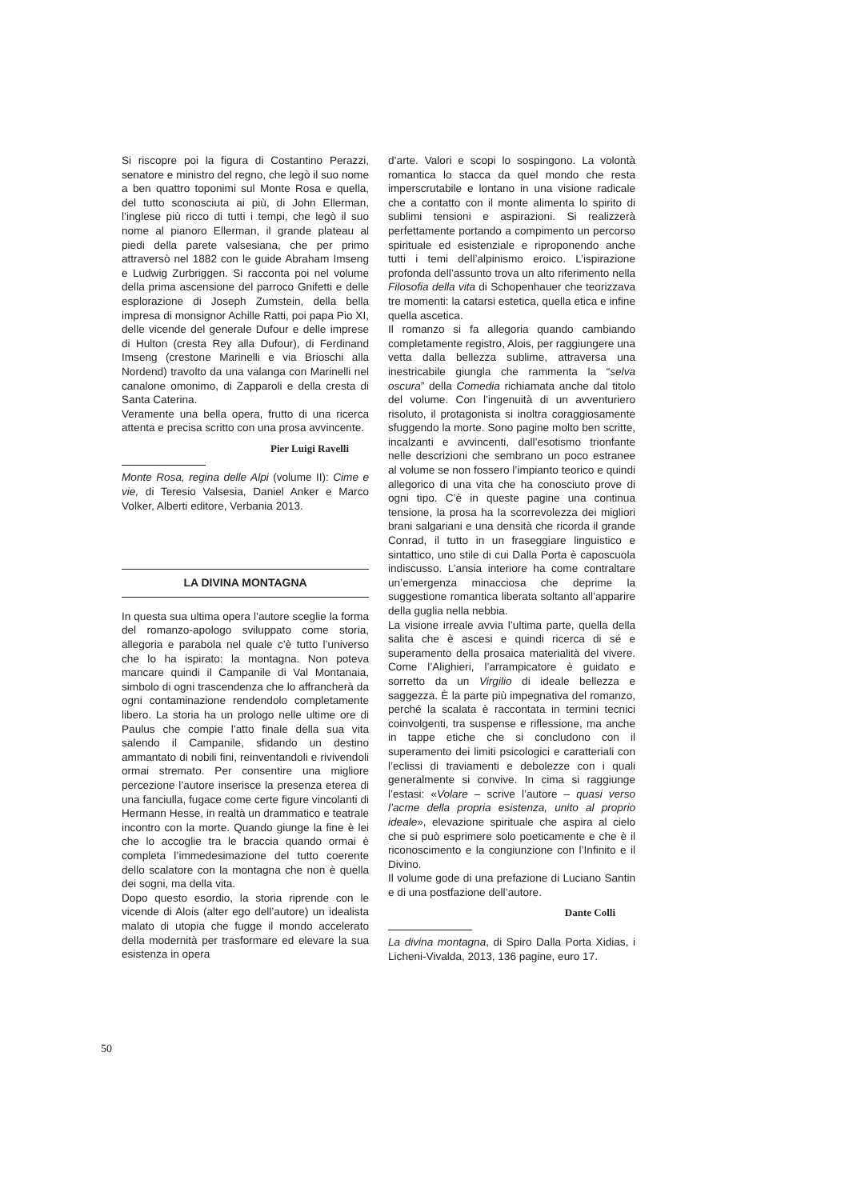Si riscopre poi la figura di Costantino Perazzi, senatore e ministro del regno, che legò il suo nome a ben quattro toponimi sul Monte Rosa e quella, del tutto sconosciuta ai più, di John Ellerman, l’inglese più ricco di tutti i tempi, che legò il suo nome al pianoro Ellerman, il grande plateau al piedi della parete valsesiana, che per primo attraversò nel 1882 con le guide Abraham Imseng e Ludwig Zurbriggen. Si racconta poi nel volume della prima ascensione del parroco Gnifetti e delle esplorazione di Joseph Zumstein, della bella impresa di monsignor Achille Ratti, poi papa Pio XI, delle vicende del generale Dufour e delle imprese di Hulton (cresta Rey alla Dufour), di Ferdinand Imseng (crestone Marinelli e via Brioschi alla Nordend) travolto da una valanga con Marinelli nel canalone omonimo, di Zapparoli e della cresta di Santa Caterina.
Veramente una bella opera, frutto di una ricerca attenta e precisa scritto con una prosa avvincente.
Pier Luigi Ravelli
Monte Rosa, regina delle Alpi (volume II): Cime e vie, di Teresio Valsesia, Daniel Anker e Marco Volker, Alberti editore, Verbania 2013.
LA DIVINA MONTAGNA
In questa sua ultima opera l’autore sceglie la forma del romanzo-apologo sviluppato come storia, allegoria e parabola nel quale c’è tutto l’universo che lo ha ispirato: la montagna. Non poteva mancare quindi il Campanile di Val Montanaia, simbolo di ogni trascendenza che lo affrancherà da ogni contaminazione rendendolo completamente libero. La storia ha un prologo nelle ultime ore di Paulus che compie l’atto finale della sua vita salendo il Campanile, sfidando un destino ammantato di nobili fini, reinventandoli e rivivendoli ormai stremato. Per consentire una migliore percezione l’autore inserisce la presenza eterea di una fanciulla, fugace come certe figure vincolanti di Hermann Hesse, in realtà un drammatico e teatrale incontro con la morte. Quando giunge la fine è lei che lo accoglie tra le braccia quando ormai è completa l’immedesimazione del tutto coerente dello scalatore con la montagna che non è quella dei sogni, ma della vita.
Dopo questo esordio, la storia riprende con le vicende di Alois (alter ego dell’autore) un idealista malato di utopia che fugge il mondo accelerato della modernità per trasformare ed elevare la sua esistenza in opera
d’arte. Valori e scopi lo sospingono. La volontà romantica lo stacca da quel mondo che resta imperscrutabile e lontano in una visione radicale che a contatto con il monte alimenta lo spirito di sublimi tensioni e aspirazioni. Si realizzerà perfettamente portando a compimento un percorso spirituale ed esistenziale e riproponendo anche tutti i temi dell’alpinismo eroico. L’ispirazione profonda dell’assunto trova un alto riferimento nella Filosofia della vita di Schopenhauer che teorizzava tre momenti: la catarsi estetica, quella etica e infine quella ascetica.
Il romanzo si fa allegoria quando cambiando completamente registro, Alois, per raggiungere una vetta dalla bellezza sublime, attraversa una inestricabile giungla che rammenta la “selva oscura” della Comedia richiamata anche dal titolo del volume. Con l’ingenuità di un avventuriero risoluto, il protagonista si inoltra coraggiosamente sfuggendo la morte. Sono pagine molto ben scritte, incalzanti e avvincenti, dall’esotismo trionfante nelle descrizioni che sembrano un poco estranee al volume se non fossero l’impianto teorico e quindi allegorico di una vita che ha conosciuto prove di ogni tipo. C’è in queste pagine una continua tensione, la prosa ha la scorrevolezza dei migliori brani salgariani e una densità che ricorda il grande Conrad, il tutto in un fraseggiare linguistico e sintattico, uno stile di cui Dalla Porta è caposcuola indiscusso. L’ansia interiore ha come contraltare un’emergenza minacciosa che deprime la suggestione romantica liberata soltanto all’apparire della guglia nella nebbia.
La visione irreale avvia l’ultima parte, quella della salita che è ascesi e quindi ricerca di sé e superamento della prosaica materialità del vivere. Come l’Alighieri, l’arrampicatore è guidato e sorretto da un Virgilio di ideale bellezza e saggezza. È la parte più impegnativa del romanzo, perché la scalata è raccontata in termini tecnici coinvolgenti, tra suspense e riflessione, ma anche in tappe etiche che si concludono con il superamento dei limiti psicologici e caratteriali con l’eclissi di traviamenti e debolezze con i quali generalmente si convive. In cima si raggiunge l’estasi: «Volare – scrive l’autore – quasi verso l’acme della propria esistenza, unito al proprio ideale», elevazione spirituale che aspira al cielo che si può esprimere solo poeticamente e che è il riconoscimento e la congiunzione con l’Infinito e il Divino.
Il volume gode di una prefazione di Luciano Santin e di una postfazione dell’autore.
Dante Colli
La divina montagna, di Spiro Dalla Porta Xidias, i Licheni-Vivalda, 2013, 136 pagine, euro 17.
50